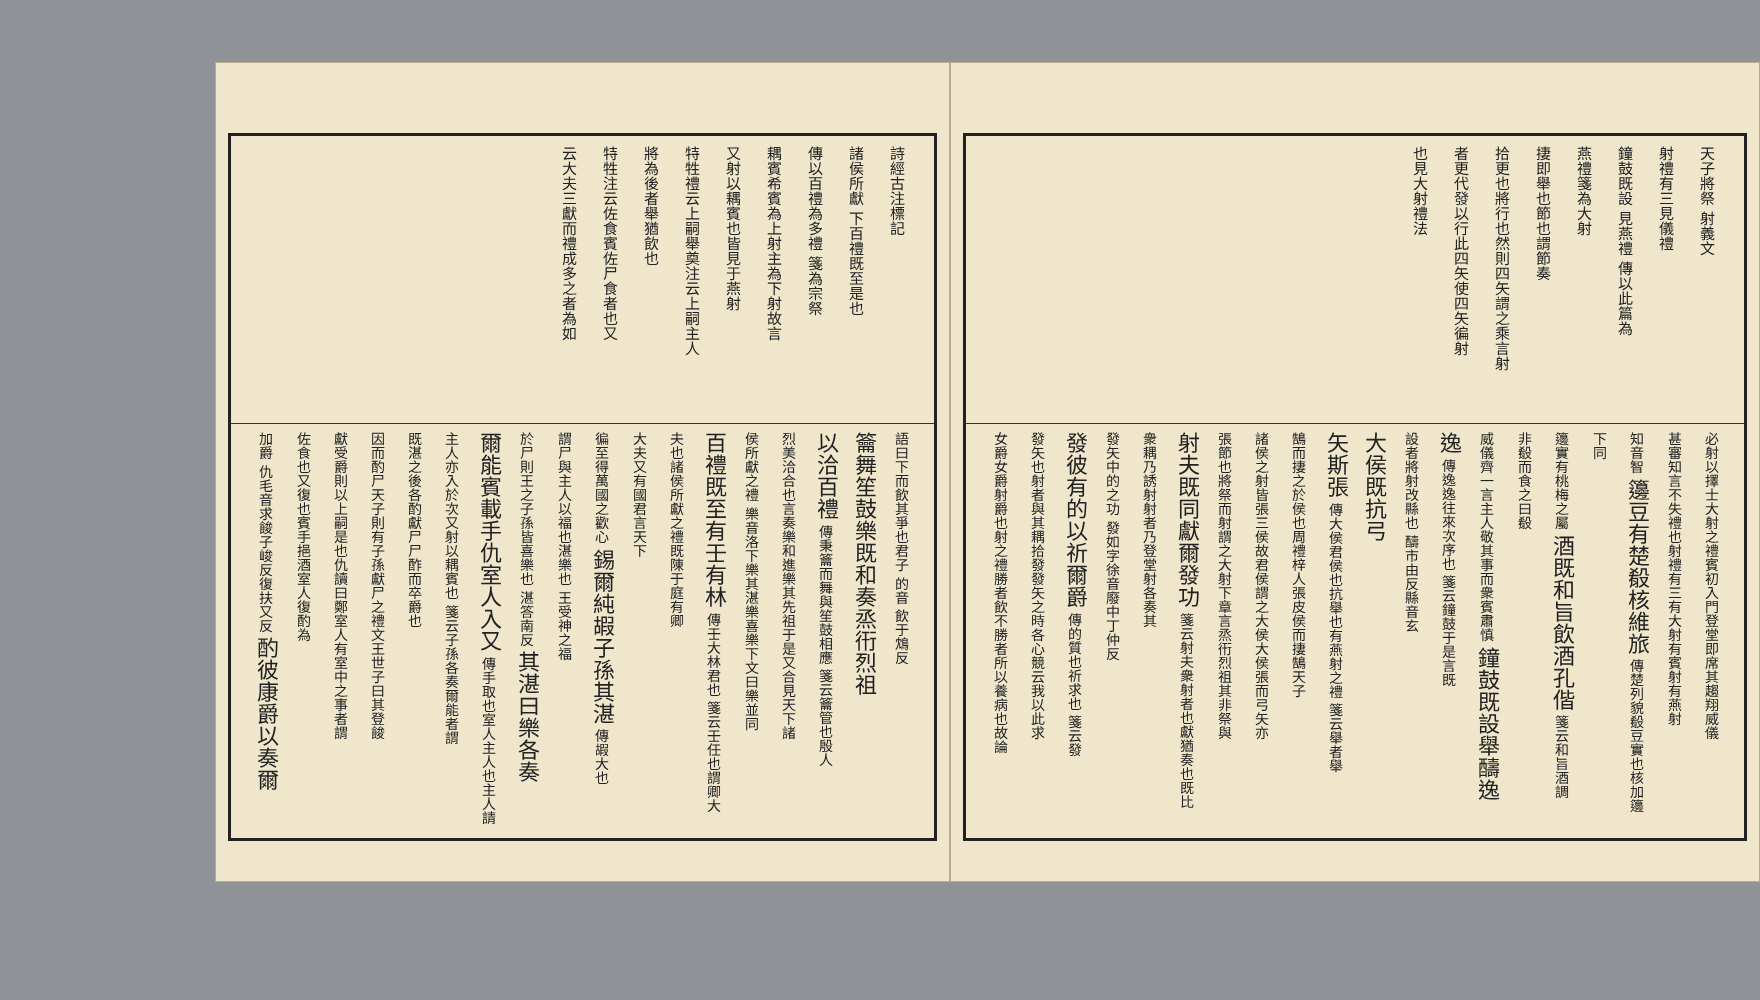詩經古注標記
諸侯所獻 下百禮既至是也
傳以百禮為多禮 箋為宗祭
耦賓希賓為上射主為下射故言
又射以耦賓也皆見于燕射
特牲禮云上嗣舉奠注云上嗣主人
將為後者舉猶飲也
特牲注云佐食賓佐尸食者也又
云大夫三獻而禮成多之者為如
語曰下而飲其爭也君子 的音 飲于鴆反
籥舞笙鼓樂既和奏烝衎烈祖
以洽百禮 傳秉籥而舞與笙鼓相應 箋云籥管也殷人
烈美洽合也言奏樂和進樂其先祖于是又合見天下諸
侯所獻之禮 樂音洛下樂其湛樂喜樂下文曰樂並同
百禮既至有壬有林 傳壬大林君也 箋云壬任也謂卿大
夫也諸侯所獻之禮既陳于庭有卿
大夫又有國君言天下
徧至得萬國之歡心 錫爾純嘏子孫其湛 傳嘏大也
謂尸與主人以福也湛樂也 王受神之福
於尸則王之子孫皆喜樂也 湛答南反 其湛曰樂各奏
爾能賓載手仇室人入又 傳手取也室人主人也主人請
主人亦入於次又射以耦賓也 箋云子孫各奏爾能者謂
既湛之後各酌獻尸尸酢而卒爵也
因而酌尸天子則有子孫獻尸之禮文王世子曰其登餕
獻受爵則以上嗣是也仇讀曰鄭室人有室中之事者謂
佐食也又復也賓手挹酒室人復酌為
加爵 仇毛音求餕子峻反復扶又反 酌彼康爵以奏爾
天子將祭 射義文
射禮有三見儀禮
鐘鼓既設 見燕禮 傳以此篇為
燕禮箋為大射
捿即舉也節也謂節奏
拾更也將行也然則四矢謂之乘言射
者更代發以行此四矢使四矢徧射
也見大射禮法
必射以擇士大射之禮賓初入門登堂即席其趨翔威儀
甚審知言不失禮也射禮有三有大射有賓射有燕射
知音智 籩豆有楚殽核維旅 傳楚列貌殽豆實也核加籩
下同
籩實有桃梅之屬 酒既和旨飲酒孔偕 箋云和旨酒調
非殽而食之曰殽
威儀齊一言主人敬其事而衆賓肅慎 鐘鼓既設舉醻逸
逸 傳逸逸往來次序也 箋云鐘鼓于是言既
設者將射改縣也 醻市由反縣音玄
大侯既抗弓
矢斯張 傳大侯君侯也抗舉也有燕射之禮 箋云舉者舉
鵠而捿之於侯也周禮梓人張皮侯而捿鵠天子
諸侯之射皆張三侯故君侯謂之大侯大侯張而弓矢亦
張節也將祭而射謂之大射下章言烝衎烈祖其非祭與
射夫既同獻爾發功 箋云射夫衆射者也獻猶奏也既比
衆耦乃誘射射者乃登堂射各奏其
發矢中的之功 發如字徐音廢中丁仲反
發彼有的以祈爾爵 傳的質也祈求也 箋云發
發矢也射者與其耦拾發發矢之時各心競云我以此求
女爵女爵射爵也射之禮勝者飲不勝者所以養病也故論